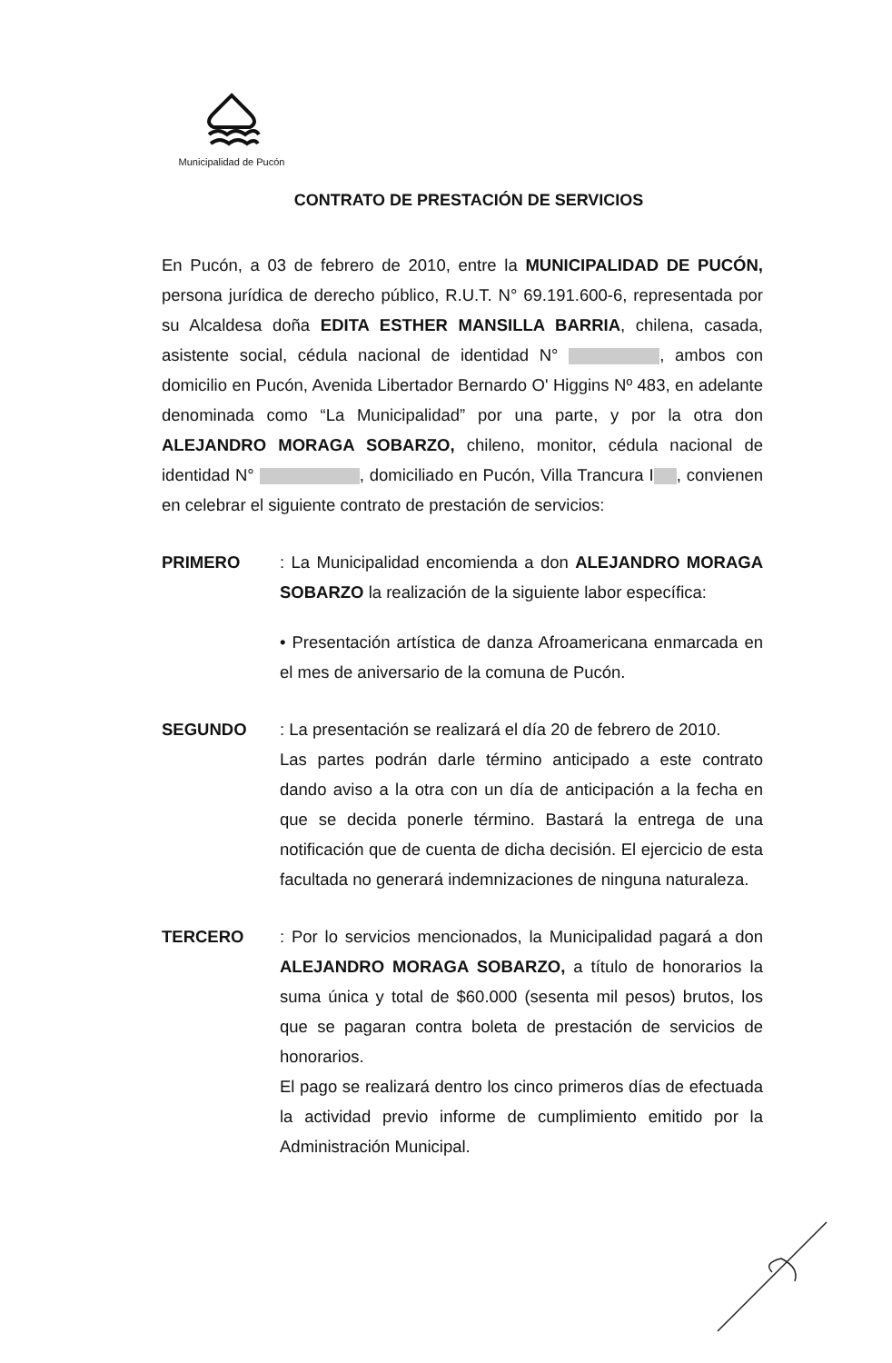Municipalidad de Pucón
CONTRATO DE PRESTACIÓN DE SERVICIOS
En Pucón, a 03 de febrero de 2010, entre la MUNICIPALIDAD DE PUCÓN, persona jurídica de derecho público, R.U.T. N° 69.191.600-6, representada por su Alcaldesa doña EDITA ESTHER MANSILLA BARRIA, chilena, casada, asistente social, cédula nacional de identidad N° , ambos con domicilio en Pucón, Avenida Libertador Bernardo O' Higgins Nº 483, en adelante denominada como “La Municipalidad” por una parte, y por la otra don ALEJANDRO MORAGA SOBARZO, chileno, monitor, cédula nacional de identidad N° , domiciliado en Pucón, Villa Trancura I , convienen en celebrar el siguiente contrato de prestación de servicios:
PRIMERO : La Municipalidad encomienda a don ALEJANDRO MORAGA SOBARZO la realización de la siguiente labor específica:
• Presentación artística de danza Afroamericana enmarcada en el mes de aniversario de la comuna de Pucón.
SEGUNDO : La presentación se realizará el día 20 de febrero de 2010.
Las partes podrán darle término anticipado a este contrato dando aviso a la otra con un día de anticipación a la fecha en que se decida ponerle término. Bastará la entrega de una notificación que de cuenta de dicha decisión. El ejercicio de esta facultada no generará indemnizaciones de ninguna naturaleza.
TERCERO : Por lo servicios mencionados, la Municipalidad pagará a don ALEJANDRO MORAGA SOBARZO, a título de honorarios la suma única y total de $60.000 (sesenta mil pesos) brutos, los que se pagaran contra boleta de prestación de servicios de honorarios.
El pago se realizará dentro los cinco primeros días de efectuada la actividad previo informe de cumplimiento emitido por la Administración Municipal.